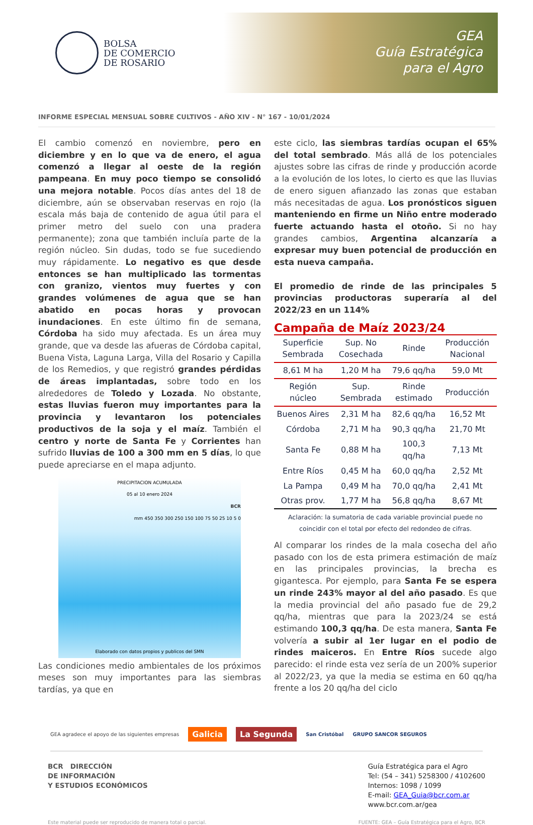BOLSA
DE COMERCIO
DE ROSARIO
GEA
Guía Estratégica
para el Agro
INFORME ESPECIAL MENSUAL SOBRE CULTIVOS - AÑO XIV - N° 167 - 10/01/2024
El cambio comenzó en noviembre, pero en diciembre y en lo que va de enero, el agua comenzó a llegar al oeste de la región pampeana. En muy poco tiempo se consolidó una mejora notable. Pocos días antes del 18 de diciembre, aún se observaban reservas en rojo (la escala más baja de contenido de agua útil para el primer metro del suelo con una pradera permanente); zona que también incluía parte de la región núcleo. Sin dudas, todo se fue sucediendo muy rápidamente. Lo negativo es que desde entonces se han multiplicado las tormentas con granizo, vientos muy fuertes y con grandes volúmenes de agua que se han abatido en pocas horas y provocan inundaciones. En este último fin de semana, Córdoba ha sido muy afectada. Es un área muy grande, que va desde las afueras de Córdoba capital, Buena Vista, Laguna Larga, Villa del Rosario y Capilla de los Remedios, y que registró grandes pérdidas de áreas implantadas, sobre todo en los alrededores de Toledo y Lozada. No obstante, estas lluvias fueron muy importantes para la provincia y levantaron los potenciales productivos de la soja y el maíz. También el centro y norte de Santa Fe y Corrientes han sufrido lluvias de 100 a 300 mm en 5 días, lo que puede apreciarse en el mapa adjunto.
PRECIPITACION ACUMULADA
05 al 10 enero 2024
BCR
mm 450 350 300 250 150 100 75 50 25 10 5 0
Elaborado con datos propios y publicos del SMN
Las condiciones medio ambientales de los próximos meses son muy importantes para las siembras tardías, ya que en
este ciclo, las siembras tardías ocupan el 65% del total sembrado. Más allá de los potenciales ajustes sobre las cifras de rinde y producción acorde a la evolución de los lotes, lo cierto es que las lluvias de enero siguen afianzado las zonas que estaban más necesitadas de agua. Los pronósticos siguen manteniendo en firme un Niño entre moderado fuerte actuando hasta el otoño. Si no hay grandes cambios, Argentina alcanzaría a expresar muy buen potencial de producción en esta nueva campaña.
El promedio de rinde de las principales 5 provincias productoras superaría al del 2022/23 en un 114%
Campaña de Maíz 2023/24
| Superficie Sembrada | Sup. No Cosechada | Rinde | Producción Nacional |
| --- | --- | --- | --- |
| 8,61 M ha | 1,20 M ha | 79,6 qq/ha | 59,0 Mt |
| Región núcleo | Sup. Sembrada | Rinde estimado | Producción |
| Buenos Aires | 2,31 M ha | 82,6 qq/ha | 16,52 Mt |
| Córdoba | 2,71 M ha | 90,3 qq/ha | 21,70 Mt |
| Santa Fe | 0,88 M ha | 100,3 qq/ha | 7,13 Mt |
| Entre Ríos | 0,45 M ha | 60,0 qq/ha | 2,52 Mt |
| La Pampa | 0,49 M ha | 70,0 qq/ha | 2,41 Mt |
| Otras prov. | 1,77 M ha | 56,8 qq/ha | 8,67 Mt |
Aclaración: la sumatoria de cada variable provincial puede no
coincidir con el total por efecto del redondeo de cifras.
Al comparar los rindes de la mala cosecha del año pasado con los de esta primera estimación de maíz en las principales provincias, la brecha es gigantesca. Por ejemplo, para Santa Fe se espera un rinde 243% mayor al del año pasado. Es que la media provincial del año pasado fue de 29,2 qq/ha, mientras que para la 2023/24 se está estimando 100,3 qq/ha. De esta manera, Santa Fe volvería a subir al 1er lugar en el podio de rindes maiceros. En Entre Ríos sucede algo parecido: el rinde esta vez sería de un 200% superior al 2022/23, ya que la media se estima en 60 qq/ha frente a los 20 qq/ha del ciclo
GEA agradece el apoyo de las siguientes empresas Galicia La Segunda San Cristóbal GRUPO SANCOR SEGUROS
BCR DIRECCIÓN
DE INFORMACIÓN
Y ESTUDIOS ECONÓMICOS
Guía Estratégica para el Agro
Tel: (54 – 341) 5258300 / 4102600
Internos: 1098 / 1099
E-mail: GEA_Guia@bcr.com.ar
www.bcr.com.ar/gea
Este material puede ser reproducido de manera total o parcial. FUENTE: GEA – Guía Estratégica para el Agro, BCR